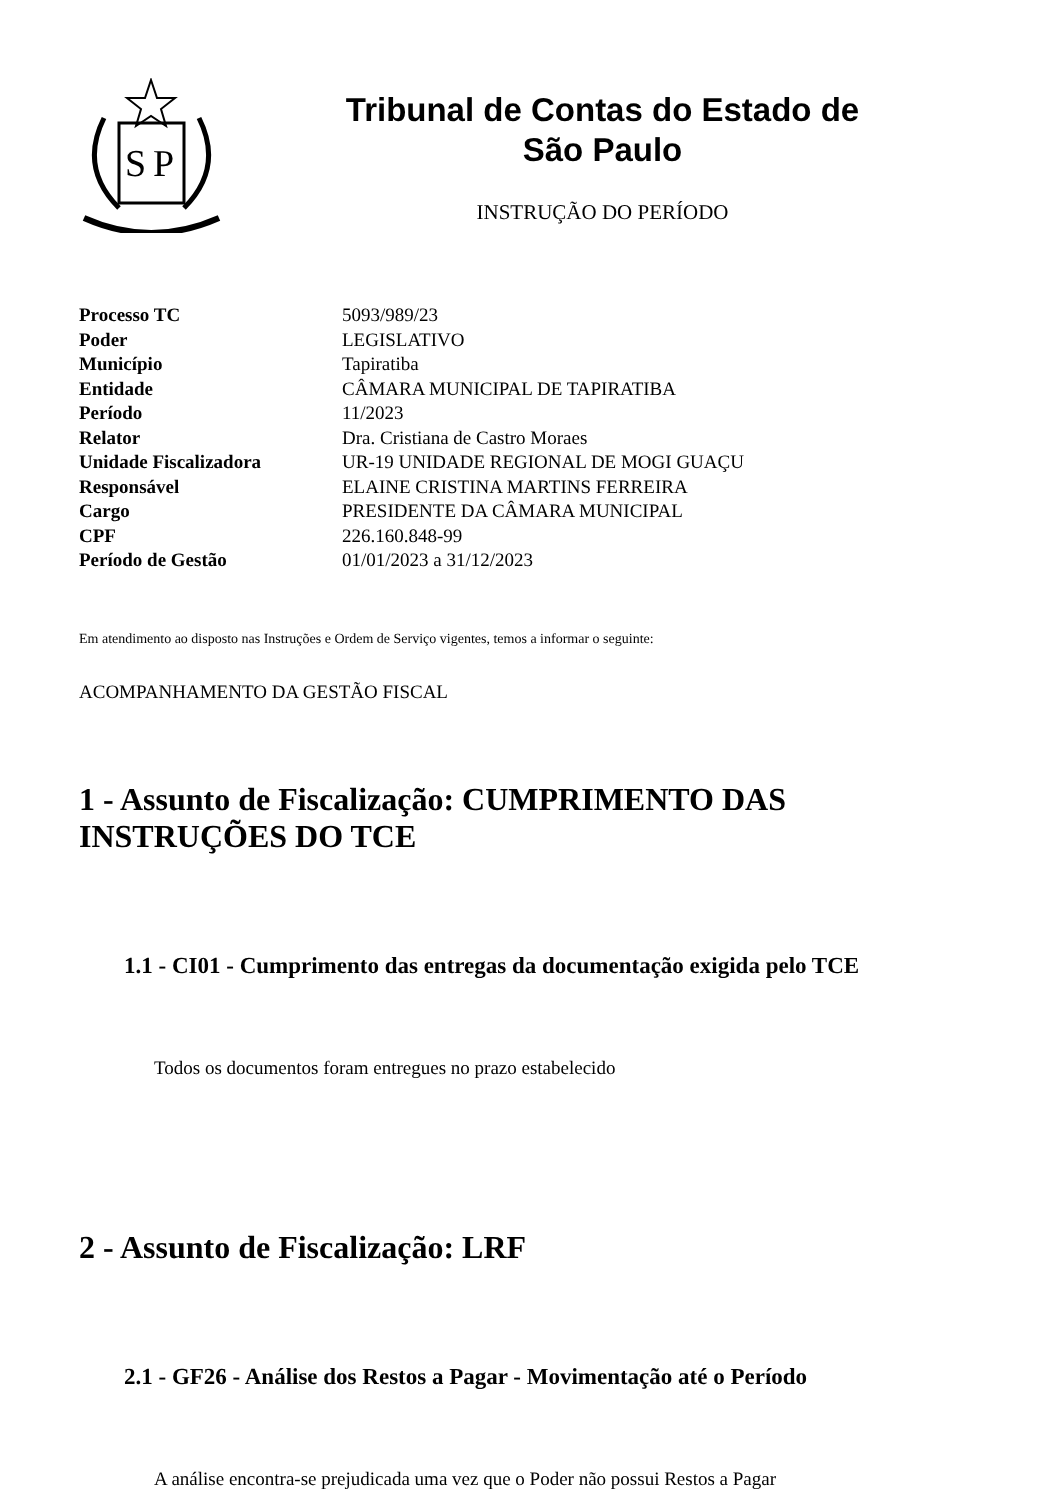S
P
Tribunal de Contas do Estado de
São Paulo
INSTRUÇÃO DO PERÍODO
| Processo TC | 5093/989/23 |
| Poder | LEGISLATIVO |
| Município | Tapiratiba |
| Entidade | CÂMARA MUNICIPAL DE TAPIRATIBA |
| Período | 11/2023 |
| Relator | Dra. Cristiana de Castro Moraes |
| Unidade Fiscalizadora | UR-19 UNIDADE REGIONAL DE MOGI GUAÇU |
| Responsável | ELAINE CRISTINA MARTINS FERREIRA |
| Cargo | PRESIDENTE DA CÂMARA MUNICIPAL |
| CPF | 226.160.848-99 |
| Período de Gestão | 01/01/2023 a 31/12/2023 |
Em atendimento ao disposto nas Instruções e Ordem de Serviço vigentes, temos a informar o seguinte:
ACOMPANHAMENTO DA GESTÃO FISCAL
1 - Assunto de Fiscalização: CUMPRIMENTO DAS INSTRUÇÕES DO TCE
1.1 - CI01 - Cumprimento das entregas da documentação exigida pelo TCE
Todos os documentos foram entregues no prazo estabelecido
2 - Assunto de Fiscalização: LRF
2.1 - GF26 - Análise dos Restos a Pagar - Movimentação até o Período
A análise encontra-se prejudicada uma vez que o Poder não possui Restos a Pagar